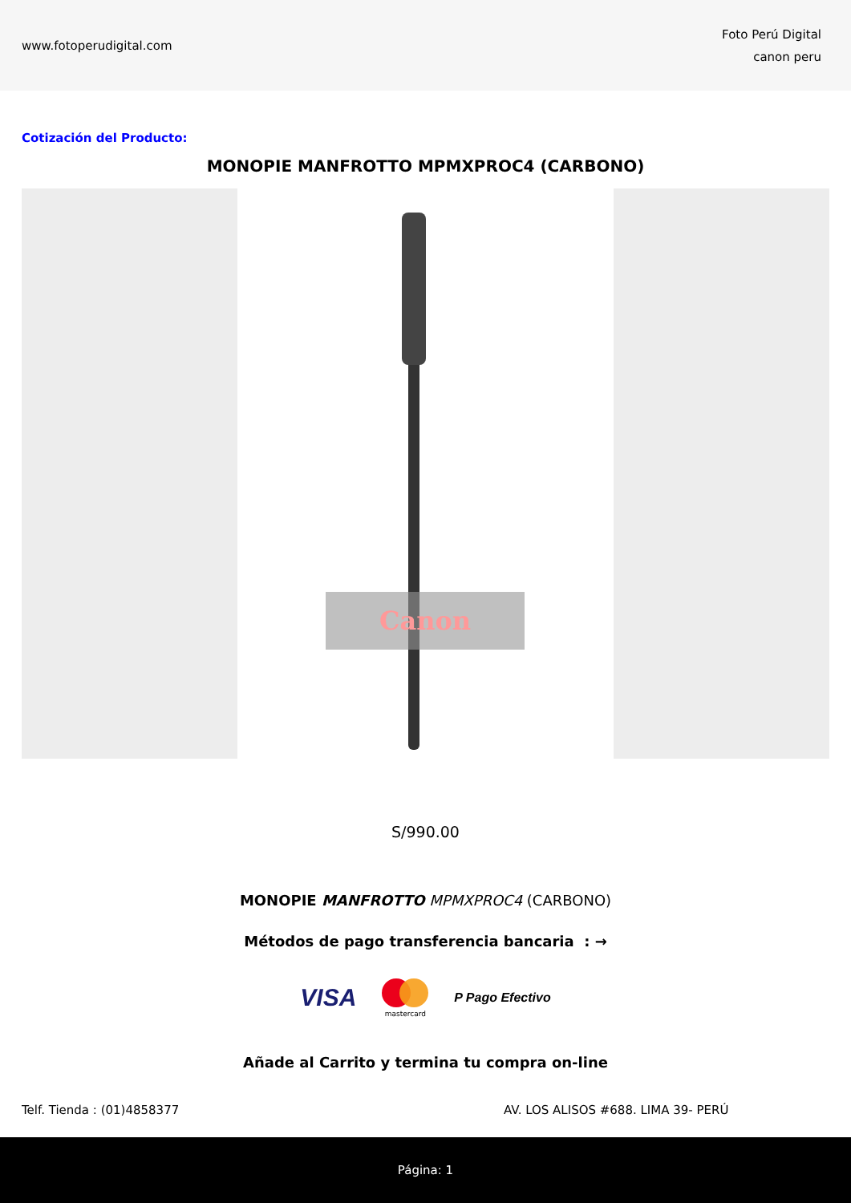www.fotoperudigital.com
Foto Perú Digital
canon peru
Cotización del Producto:
MONOPIE MANFROTTO MPMXPROC4 (CARBONO)
Canon
S/990.00
MONOPIE MANFROTTO MPMXPROC4 (CARBONO)
Métodos de pago transferencia bancaria : →
VISA
mastercard P Pago Efectivo
Añade al Carrito y termina tu compra on-line
Telf. Tienda : (01)4858377 AV. LOS ALISOS #688. LIMA 39- PERÚ
Página: 1